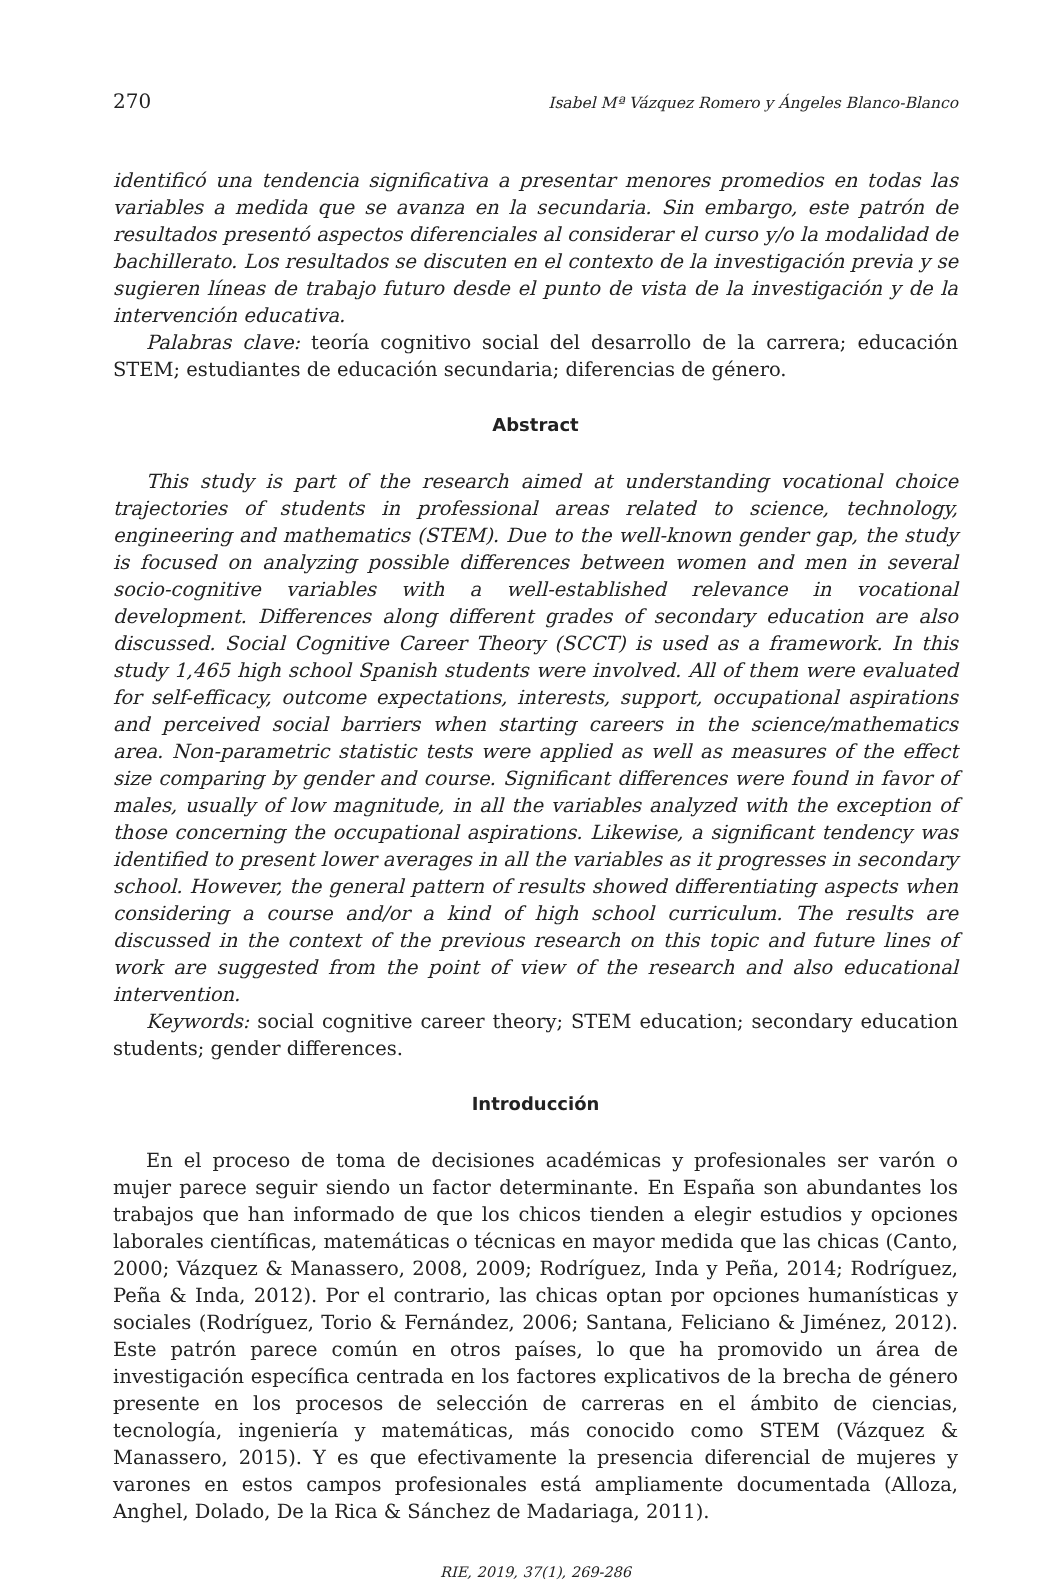270 Isabel Mª Vázquez Romero y Ángeles Blanco-Blanco
identificó una tendencia significativa a presentar menores promedios en todas las variables a medida que se avanza en la secundaria. Sin embargo, este patrón de resultados presentó aspectos diferenciales al considerar el curso y/o la modalidad de bachillerato. Los resultados se discuten en el contexto de la investigación previa y se sugieren líneas de trabajo futuro desde el punto de vista de la investigación y de la intervención educativa.
Palabras clave: teoría cognitivo social del desarrollo de la carrera; educación STEM; estudiantes de educación secundaria; diferencias de género.
Abstract
This study is part of the research aimed at understanding vocational choice trajectories of students in professional areas related to science, technology, engineering and mathematics (STEM). Due to the well-known gender gap, the study is focused on analyzing possible differences between women and men in several socio-cognitive variables with a well-established relevance in vocational development. Differences along different grades of secondary education are also discussed. Social Cognitive Career Theory (SCCT) is used as a framework. In this study 1,465 high school Spanish students were involved. All of them were evaluated for self-efficacy, outcome expectations, interests, support, occupational aspirations and perceived social barriers when starting careers in the science/mathematics area. Non-parametric statistic tests were applied as well as measures of the effect size comparing by gender and course. Significant differences were found in favor of males, usually of low magnitude, in all the variables analyzed with the exception of those concerning the occupational aspirations. Likewise, a significant tendency was identified to present lower averages in all the variables as it progresses in secondary school. However, the general pattern of results showed differentiating aspects when considering a course and/or a kind of high school curriculum. The results are discussed in the context of the previous research on this topic and future lines of work are suggested from the point of view of the research and also educational intervention.
Keywords: social cognitive career theory; STEM education; secondary education students; gender differences.
Introducción
En el proceso de toma de decisiones académicas y profesionales ser varón o mujer parece seguir siendo un factor determinante. En España son abundantes los trabajos que han informado de que los chicos tienden a elegir estudios y opciones laborales científicas, matemáticas o técnicas en mayor medida que las chicas (Canto, 2000; Vázquez & Manassero, 2008, 2009; Rodríguez, Inda y Peña, 2014; Rodríguez, Peña & Inda, 2012). Por el contrario, las chicas optan por opciones humanísticas y sociales (Rodríguez, Torio & Fernández, 2006; Santana, Feliciano & Jiménez, 2012). Este patrón parece común en otros países, lo que ha promovido un área de investigación específica centrada en los factores explicativos de la brecha de género presente en los procesos de selección de carreras en el ámbito de ciencias, tecnología, ingeniería y matemáticas, más conocido como STEM (Vázquez & Manassero, 2015). Y es que efectivamente la presencia diferencial de mujeres y varones en estos campos profesionales está ampliamente documentada (Alloza, Anghel, Dolado, De la Rica & Sánchez de Madariaga, 2011).
RIE, 2019, 37(1), 269-286